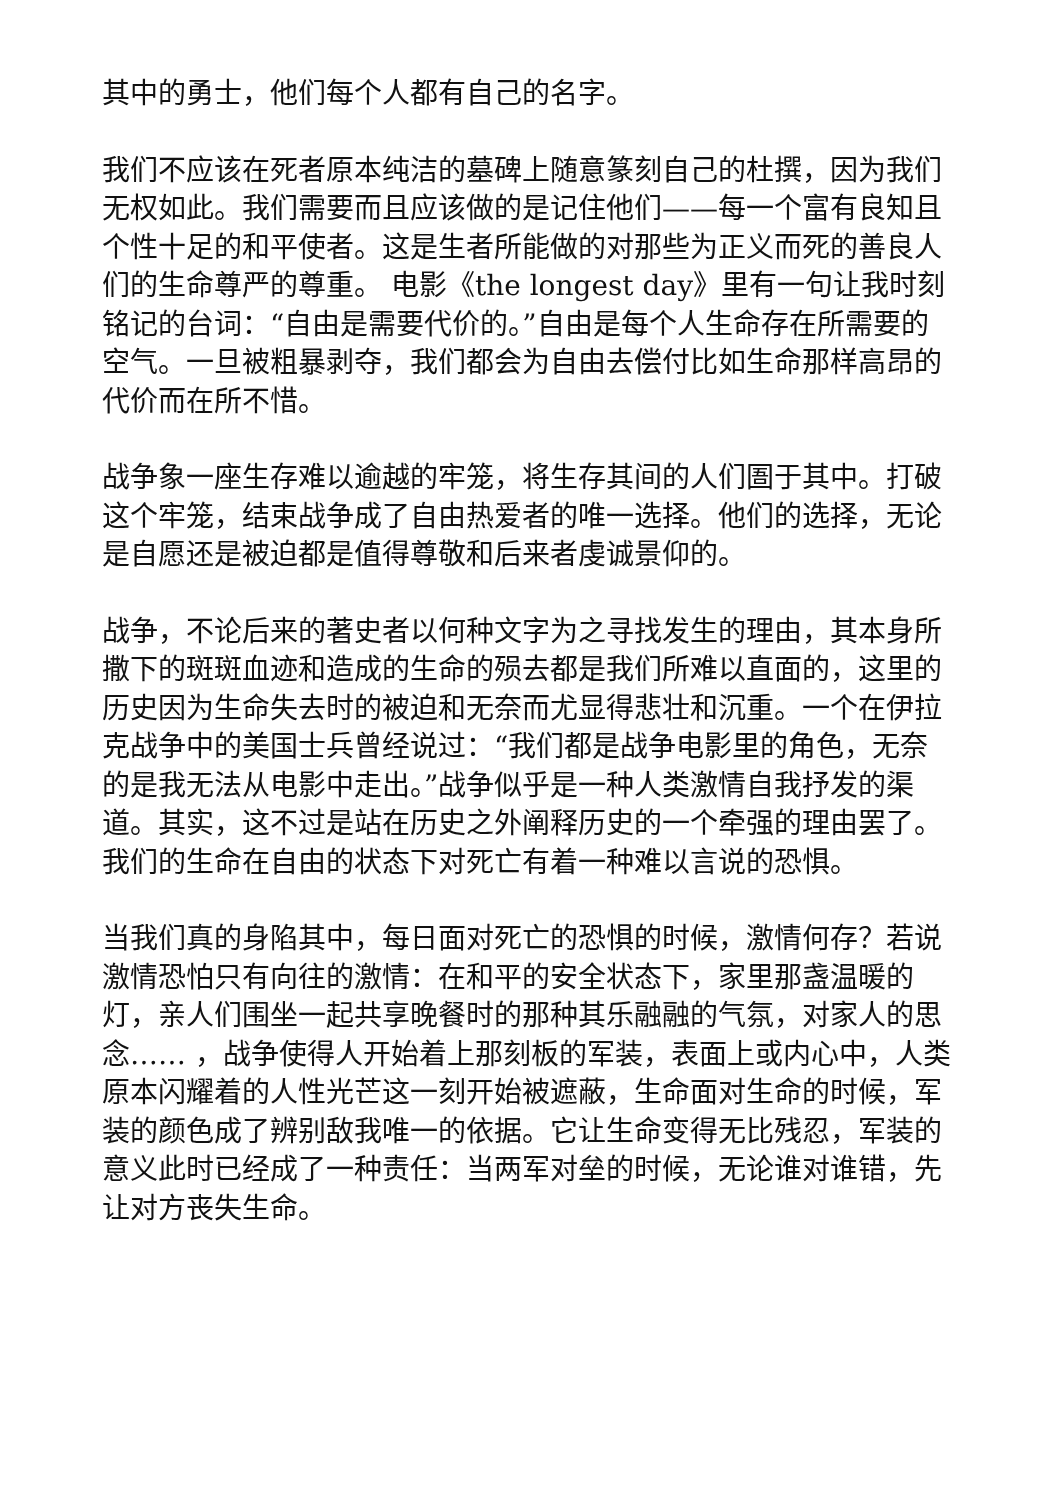其中的勇士，他们每个人都有自己的名字。
我们不应该在死者原本纯洁的墓碑上随意篆刻自己的杜撰，因为我们无权如此。我们需要而且应该做的是记住他们——每一个富有良知且个性十足的和平使者。这是生者所能做的对那些为正义而死的善良人们的生命尊严的尊重。 电影《the longest day》里有一句让我时刻铭记的台词：“自由是需要代价的。”自由是每个人生命存在所需要的空气。一旦被粗暴剥夺，我们都会为自由去偿付比如生命那样高昂的代价而在所不惜。
战争象一座生存难以逾越的牢笼，将生存其间的人们圄于其中。打破这个牢笼，结束战争成了自由热爱者的唯一选择。他们的选择，无论是自愿还是被迫都是值得尊敬和后来者虔诚景仰的。
战争，不论后来的著史者以何种文字为之寻找发生的理由，其本身所撒下的斑斑血迹和造成的生命的殒去都是我们所难以直面的，这里的历史因为生命失去时的被迫和无奈而尤显得悲壮和沉重。一个在伊拉克战争中的美国士兵曾经说过：“我们都是战争电影里的角色，无奈的是我无法从电影中走出。”战争似乎是一种人类激情自我抒发的渠道。其实，这不过是站在历史之外阐释历史的一个牵强的理由罢了。我们的生命在自由的状态下对死亡有着一种难以言说的恐惧。
当我们真的身陷其中，每日面对死亡的恐惧的时候，激情何存？若说激情恐怕只有向往的激情：在和平的安全状态下，家里那盏温暖的灯，亲人们围坐一起共享晚餐时的那种其乐融融的气氛，对家人的思念…… ，战争使得人开始着上那刻板的军装，表面上或内心中，人类原本闪耀着的人性光芒这一刻开始被遮蔽，生命面对生命的时候，军装的颜色成了辨别敌我唯一的依据。它让生命变得无比残忍，军装的意义此时已经成了一种责任：当两军对垒的时候，无论谁对谁错，先让对方丧失生命。